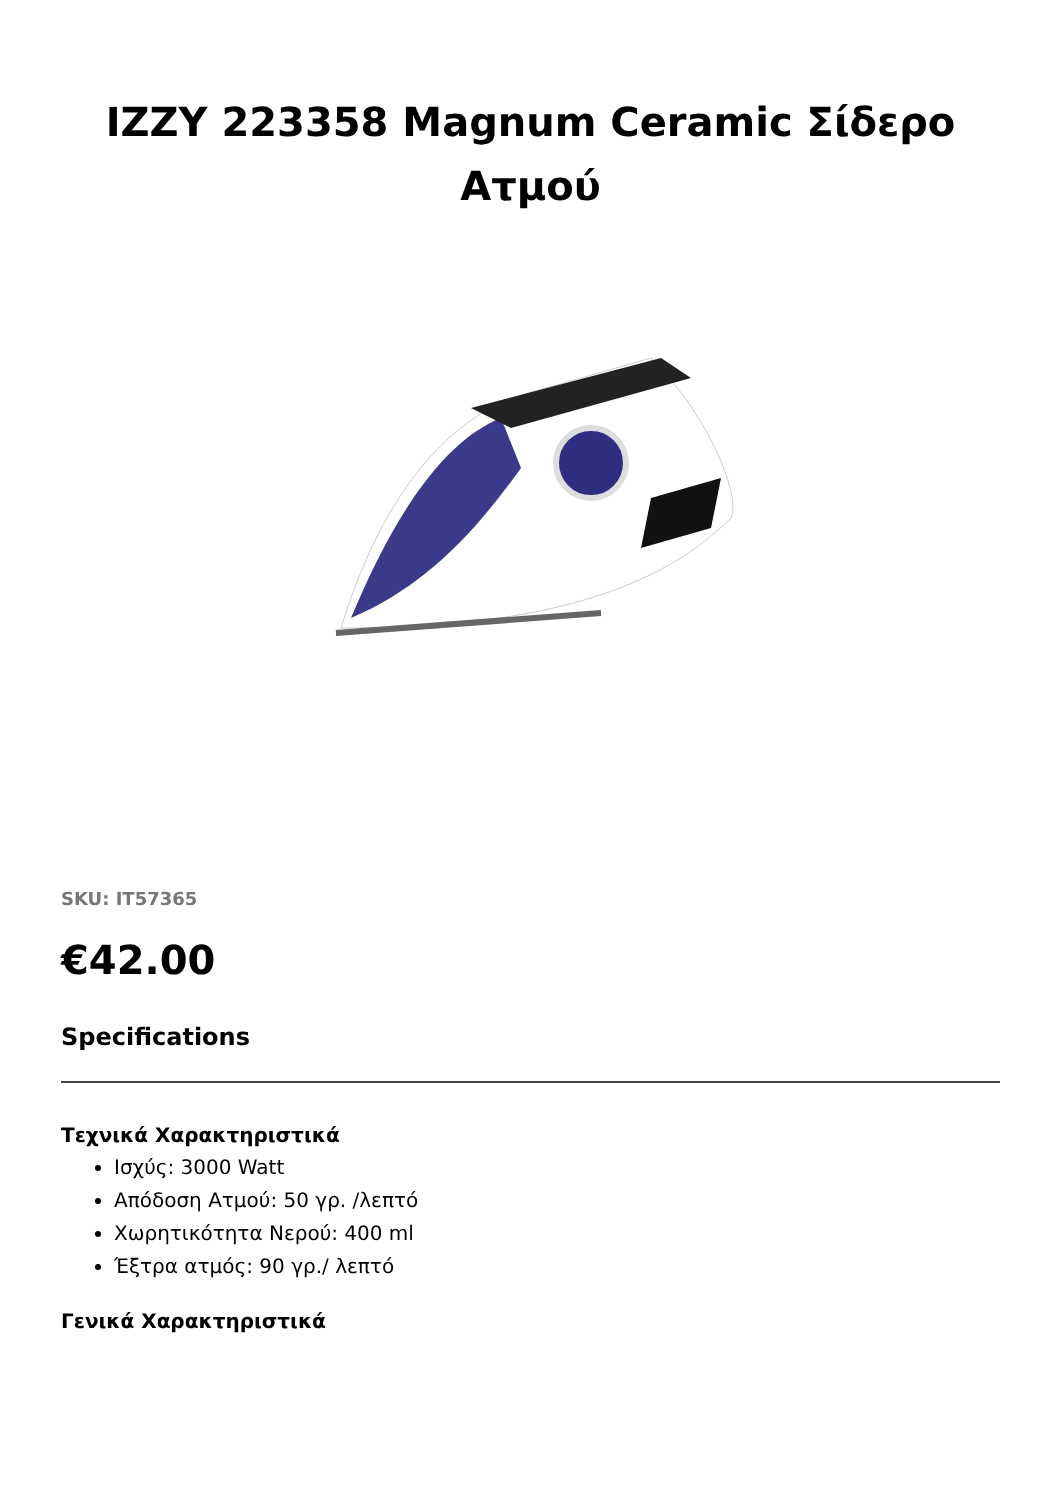IZZY 223358 Magnum Ceramic Σίδερο Ατμού
SKU: IT57365
€42.00
Specifications
Τεχνικά Χαρακτηριστικά
Ισχύς: 3000 Watt
Απόδοση Ατμού: 50 γρ. /λεπτό
Χωρητικότητα Νερού: 400 ml
Έξτρα ατμός: 90 γρ./ λεπτό
Γενικά Χαρακτηριστικά